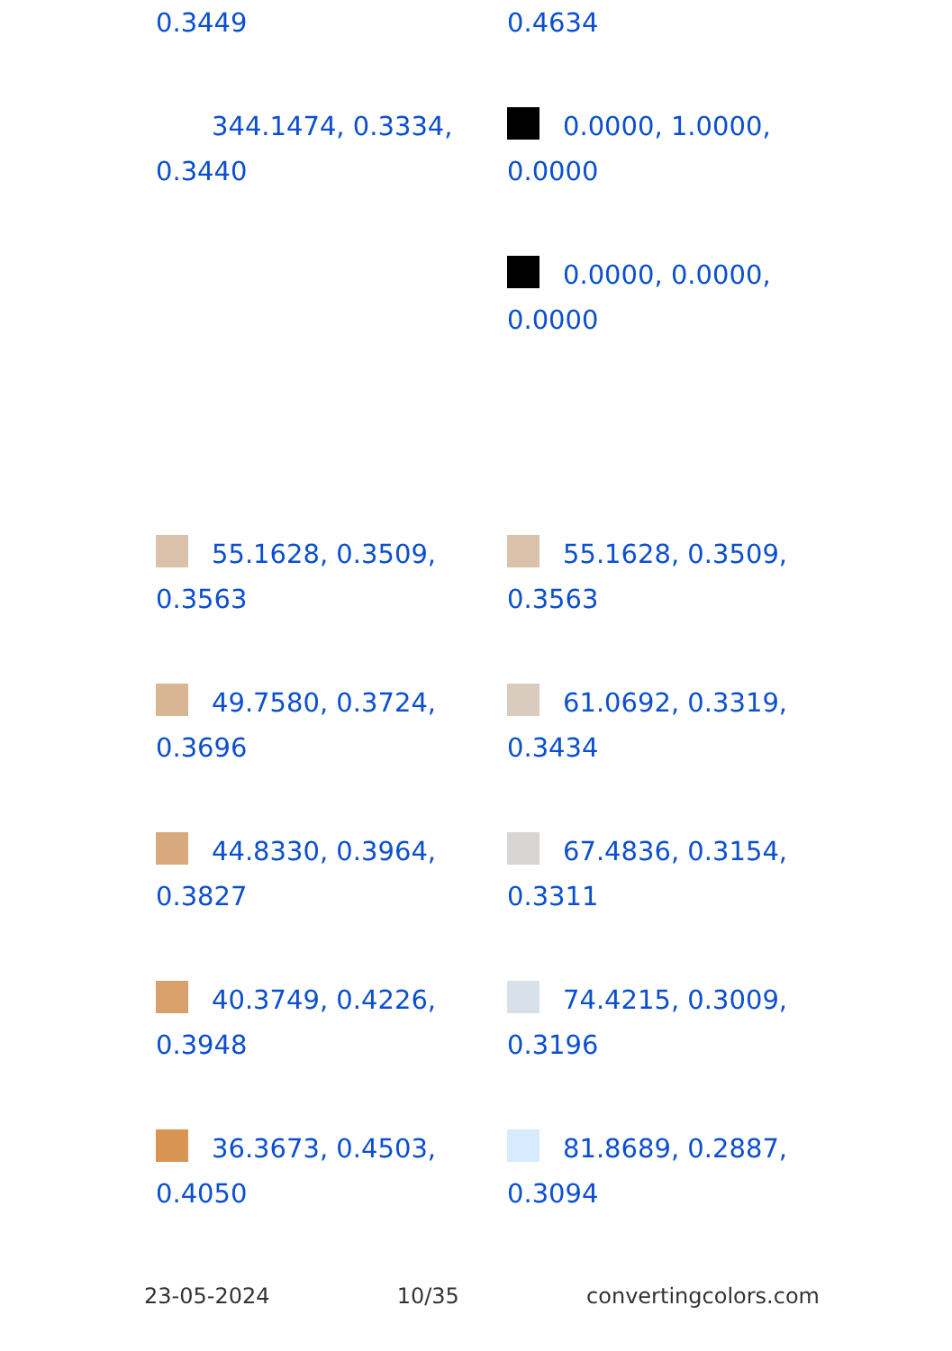0.3449 0.4634
344.1474, 0.3334, 0.3440
0.0000, 1.0000, 0.0000
0.0000, 0.0000, 0.0000
55.1628, 0.3509, 0.3563
55.1628, 0.3509, 0.3563
49.7580, 0.3724, 0.3696
61.0692, 0.3319, 0.3434
44.8330, 0.3964, 0.3827
67.4836, 0.3154, 0.3311
40.3749, 0.4226, 0.3948
74.4215, 0.3009, 0.3196
36.3673, 0.4503, 0.4050
81.8689, 0.2887, 0.3094
23-05-2024 10/35 convertingcolors.com